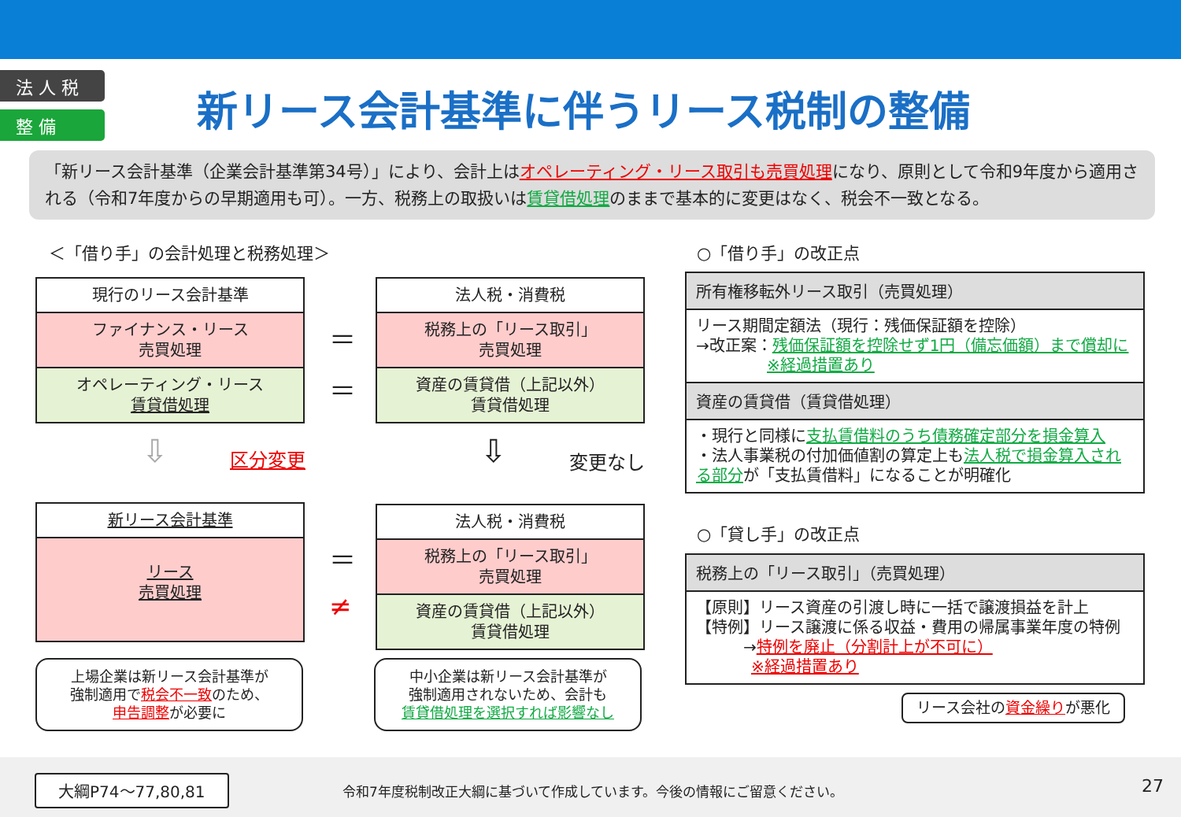法 人 税
整 備
新リース会計基準に伴うリース税制の整備
「新リース会計基準（企業会計基準第34号）」により、会計上はオペレーティング・リース取引も売買処理になり、原則として令和9年度から適用される（令和7年度からの早期適用も可）。一方、税務上の取扱いは賃貸借処理のままで基本的に変更はなく、税会不一致となる。
＜「借り手」の会計処理と税務処理＞
現行のリース会計基準
ファイナンス・リース
売買処理
オペレーティング・リース
賃貸借処理
＝
＝
法人税・消費税
税務上の「リース取引」
売買処理
資産の賃貸借（上記以外）
賃貸借処理
⇩ 区分変更 ⇩ 変更なし
新リース会計基準
リース
売買処理
＝
≠
法人税・消費税
税務上の「リース取引」
売買処理
資産の賃貸借（上記以外）
賃貸借処理
上場企業は新リース会計基準が
強制適用で税会不一致のため、
申告調整が必要に
中小企業は新リース会計基準が
強制適用されないため、会計も
賃貸借処理を選択すれば影響なし
○「借り手」の改正点
所有権移転外リース取引（売買処理）
リース期間定額法（現行：残価保証額を控除）
→改正案：残価保証額を控除せず1円（備忘価額）まで償却に
     ※経過措置あり
資産の賃貸借（賃貸借処理）
・現行と同様に支払賃借料のうち債務確定部分を損金算入
・法人事業税の付加価値割の算定上も法人税で損金算入される部分が「支払賃借料」になることが明確化
○「貸し手」の改正点
税務上の「リース取引」（売買処理）
【原則】リース資産の引渡し時に一括で譲渡損益を計上
【特例】リース譲渡に係る収益・費用の帰属事業年度の特例
   →特例を廃止（分割計上が不可に）
    ※経過措置あり
リース会社の資金繰りが悪化
大綱P74～77,80,81
令和7年度税制改正大綱に基づいて作成しています。今後の情報にご留意ください。
27